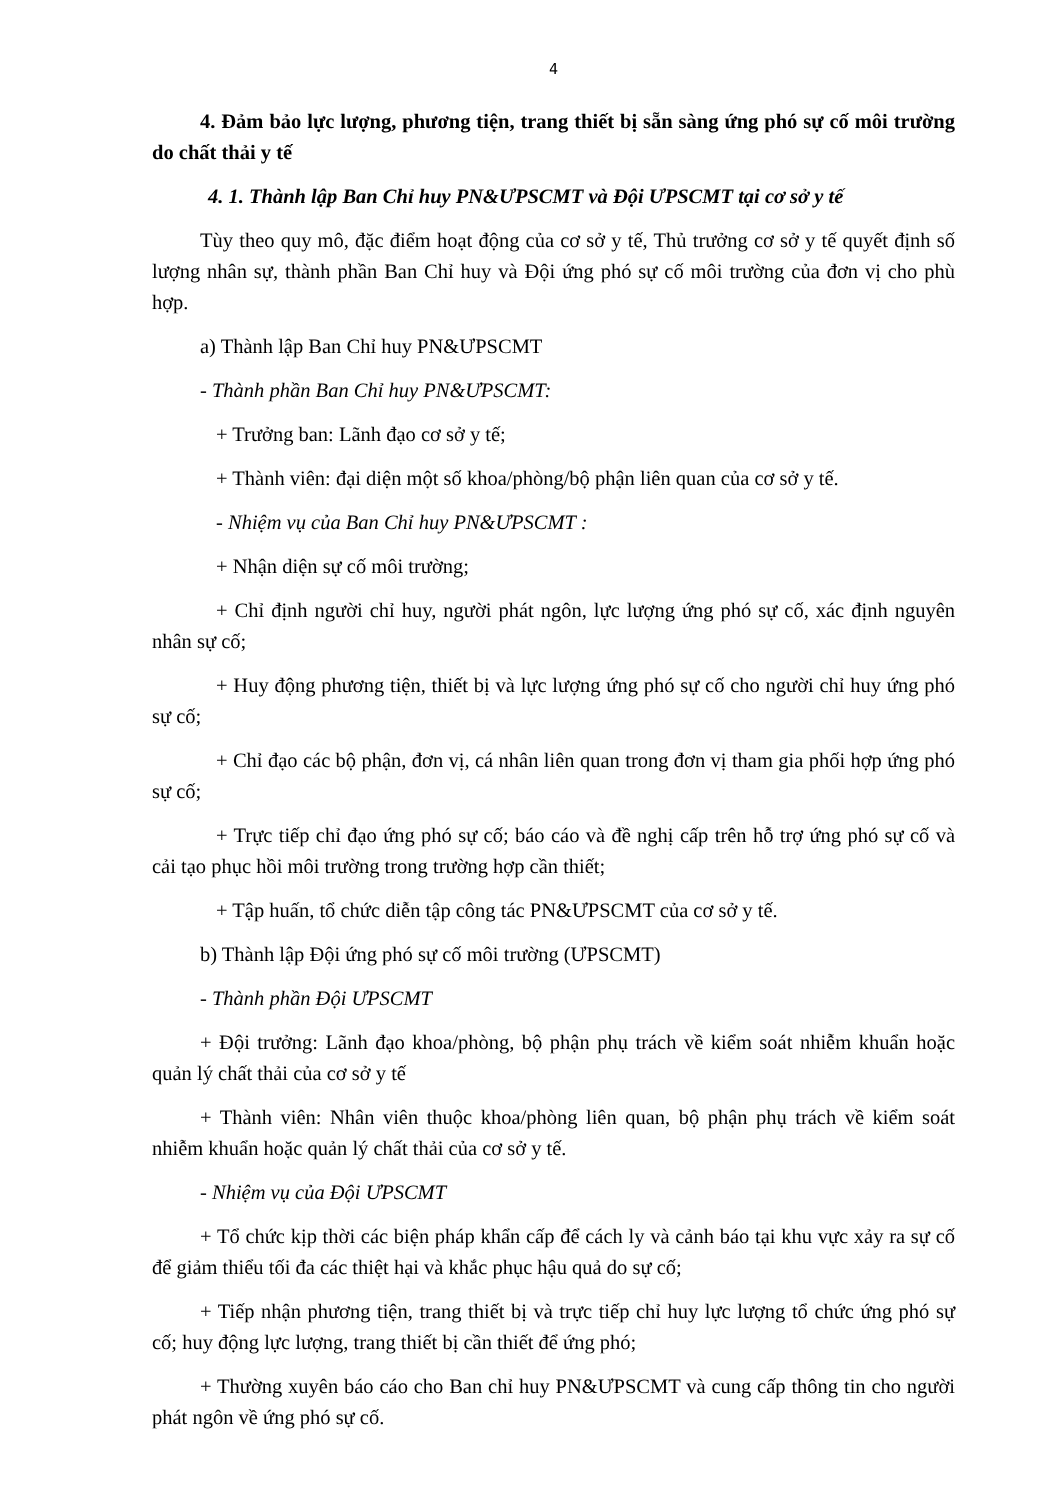4
4. Đảm bảo lực lượng, phương tiện, trang thiết bị sẵn sàng ứng phó sự cố môi trường do chất thải y tế
4. 1. Thành lập Ban Chỉ huy PN&ƯPSCMT và Đội ƯPSCMT tại cơ sở y tế
Tùy theo quy mô, đặc điểm hoạt động của cơ sở y tế, Thủ trưởng cơ sở y tế quyết định số lượng nhân sự, thành phần Ban Chỉ huy và Đội ứng phó sự cố môi trường của đơn vị cho phù hợp.
a) Thành lập Ban Chỉ huy PN&ƯPSCMT
- Thành phần Ban Chỉ huy PN&ƯPSCMT:
+ Trưởng ban: Lãnh đạo cơ sở y tế;
+ Thành viên: đại diện một số khoa/phòng/bộ phận liên quan của cơ sở y tế.
- Nhiệm vụ của Ban Chỉ huy PN&ƯPSCMT :
+ Nhận diện sự cố môi trường;
+ Chỉ định người chỉ huy, người phát ngôn, lực lượng ứng phó sự cố, xác định nguyên nhân sự cố;
+ Huy động phương tiện, thiết bị và lực lượng ứng phó sự cố cho người chỉ huy ứng phó sự cố;
+ Chỉ đạo các bộ phận, đơn vị, cá nhân liên quan trong đơn vị tham gia phối hợp ứng phó sự cố;
+ Trực tiếp chỉ đạo ứng phó sự cố; báo cáo và đề nghị cấp trên hỗ trợ ứng phó sự cố và cải tạo phục hồi môi trường trong trường hợp cần thiết;
+ Tập huấn, tổ chức diễn tập công tác PN&ƯPSCMT của cơ sở y tế.
b) Thành lập Đội ứng phó sự cố môi trường (ƯPSCMT)
- Thành phần Đội ƯPSCMT
+ Đội trưởng: Lãnh đạo khoa/phòng, bộ phận phụ trách về kiểm soát nhiễm khuẩn hoặc quản lý chất thải của cơ sở y tế
+ Thành viên: Nhân viên thuộc khoa/phòng liên quan, bộ phận phụ trách về kiểm soát nhiễm khuẩn hoặc quản lý chất thải của cơ sở y tế.
- Nhiệm vụ của Đội ƯPSCMT
+ Tổ chức kịp thời các biện pháp khẩn cấp để cách ly và cảnh báo tại khu vực xảy ra sự cố để giảm thiểu tối đa các thiệt hại và khắc phục hậu quả do sự cố;
+ Tiếp nhận phương tiện, trang thiết bị và trực tiếp chỉ huy lực lượng tổ chức ứng phó sự cố; huy động lực lượng, trang thiết bị cần thiết để ứng phó;
+ Thường xuyên báo cáo cho Ban chỉ huy PN&ƯPSCMT và cung cấp thông tin cho người phát ngôn về ứng phó sự cố.